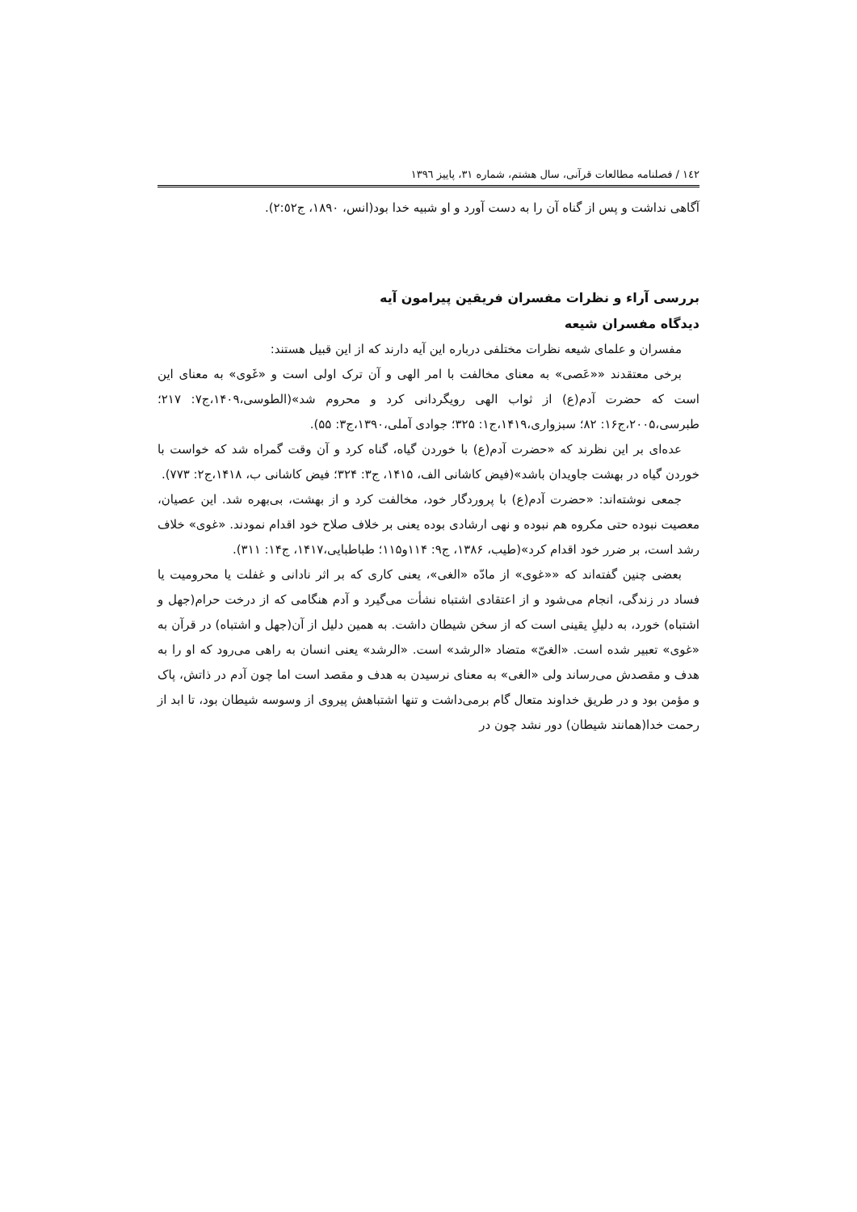١٤٢ / فصلنامه مطالعات قرآنی، سال هشتم، شماره ٣١، پاییز ١٣٩٦
آگاهی نداشت و پس از گناه آن را به دست آورد و او شبیه خدا بود(انس، ١٨٩٠، ج٢:٥٢).
بررسی آراء و نظرات مفسران فریقین پیرامون آیه
دیدگاه مفسران شیعه
مفسران و علمای شیعه نظرات مختلفی درباره این آیه دارند که از این قبیل هستند:
برخی معتقدند ««عَصی» به معنای مخالفت با امر الهی و آن ترک اولی است و «غَوی» به معنای این است که حضرت آدم(ع) از ثواب الهی رویگردانی کرد و محروم شد»(الطوسی،١۴٠٩،ج٧: ٢١٧؛ طبرسی،٢٠٠۵،ج١۶: ٨٢؛ سبزواری،١۴١٩،ج١: ٣٢۵؛ جوادی آملی،١٣٩٠،ج٣: ۵۵).
عده‌ای بر این نظرند که «حضرت آدم(ع) با خوردن گیاه، گناه کرد و آن وقت گمراه شد که خواست با خوردن گیاه در بهشت جاویدان باشد»(فیض کاشانی الف، ١۴١۵، ج٣: ٣٢۴؛ فیض کاشانی ب، ١۴١٨،ج٢: ٧٧٣).
جمعی نوشته‌اند: «حضرت آدم(ع) با پروردگار خود، مخالفت کرد و از بهشت، بی‌بهره شد. این عصیان، معصیت نبوده حتی مکروه هم نبوده و نهی ارشادی بوده یعنی بر خلاف صلاح خود اقدام نمودند. «غوی» خلاف رشد است، بر ضرر خود اقدام کرد»(طیب، ١٣٨۶، ج٩: ١١۴و١١۵؛ طباطبایی،١۴١٧، ج١۴: ٣١١).
بعضی چنین گفته‌اند که ««غوی» از مادّه «الغی»، یعنی کاری که بر اثر نادانی و غفلت یا محرومیت یا فساد در زندگی، انجام می‌شود و از اعتقادی اشتباه نشأت می‌گیرد و آدم هنگامی که از درخت حرام(جهل و اشتباه) خورد، به دلیلِ یقینی است که از سخن شیطان داشت. به همین دلیل از آن(جهل و اشتباه) در قرآن به «غوی» تعبیر شده است. «الغیّ» متضاد «الرشد» است. «الرشد» یعنی انسان به راهی می‌رود که او را به هدف و مقصدش می‌رساند ولی «الغی» به معنای نرسیدن به هدف و مقصد است اما چون آدم در ذاتش، پاک و مؤمن بود و در طریق خداوند متعال گام برمی‌داشت و تنها اشتباهش پیروی از وسوسه شیطان بود، تا ابد از رحمت خدا(همانند شیطان) دور نشد چون در